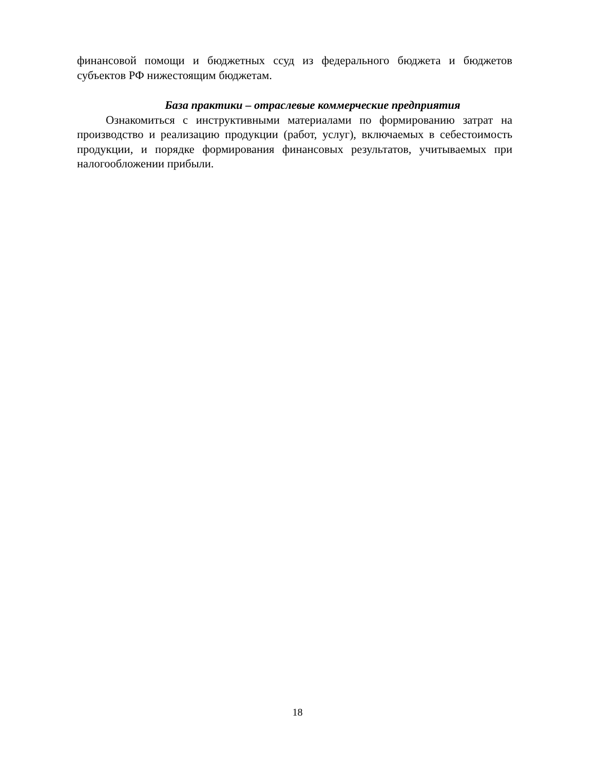финансовой помощи и бюджетных ссуд из федерального бюджета и бюджетов субъектов РФ нижестоящим бюджетам.
База практики – отраслевые коммерческие предприятия
Ознакомиться с инструктивными материалами по формированию затрат на производство и реализацию продукции (работ, услуг), включаемых в себестоимость продукции, и порядке формирования финансовых результатов, учитываемых при налогообложении прибыли.
18